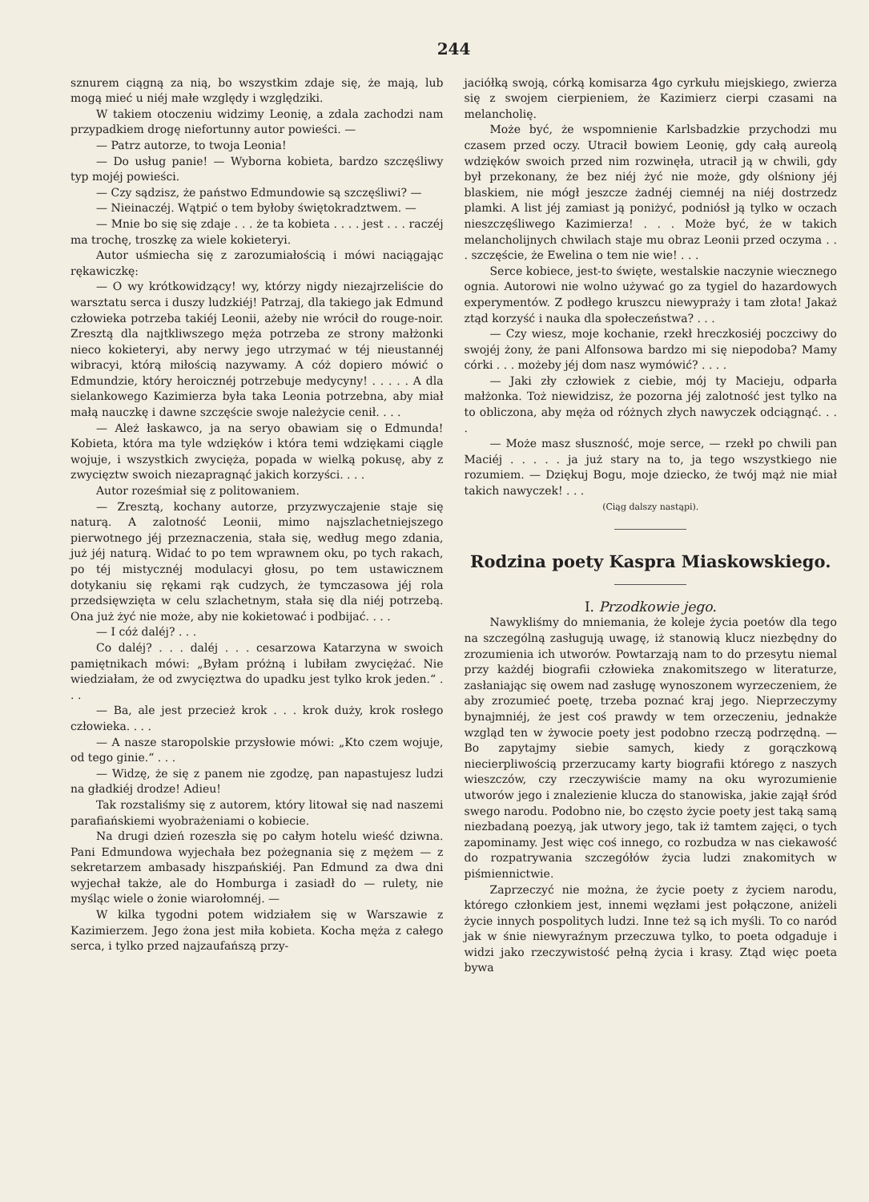244
sznurem ciągną za nią, bo wszystkim zdaje się, że mają, lub mogą mieć u niéj małe względy i względziki.
W takiem otoczeniu widzimy Leonię, a zdala zachodzi nam przypadkiem drogę niefortunny autor powieści. —
— Patrz autorze, to twoja Leonia!
— Do usług panie! — Wyborna kobieta, bardzo szczęśliwy typ mojéj powieści.
— Czy sądzisz, że państwo Edmundowie są szczęśliwi? —
— Nieinaczéj. Wątpić o tem byłoby świętokradztwem. —
— Mnie bo się się zdaje . . . że ta kobieta . . . . jest . . . raczéj ma trochę, troszkę za wiele kokieteryi.
Autor uśmiecha się z zarozumiałością i mówi naciągając rękawiczkę:
— O wy krótkowidzący! wy, którzy nigdy niezajrzeliście do warsztatu serca i duszy ludzkiéj! Patrzaj, dla takiego jak Edmund człowieka potrzeba takiéj Leonii, ażeby nie wrócił do rouge-noir. Zresztą dla najtkliwszego męża potrzeba ze strony małżonki nieco kokieteryi, aby nerwy jego utrzymać w téj nieustannéj wibracyi, którą miłością nazywamy. A cóż dopiero mówić o Edmundzie, który heroicznéj potrzebuje medycyny! . . . . . A dla sielankowego Kazimierza była taka Leonia potrzebna, aby miał małą nauczkę i dawne szczęście swoje należycie cenił. . . .
— Ależ łaskawco, ja na seryo obawiam się o Edmunda! Kobieta, która ma tyle wdzięków i która temi wdziękami ciągle wojuje, i wszystkich zwycięża, popada w wielką pokusę, aby z zwycięztw swoich niezapragnąć jakich korzyści. . . .
Autor roześmiał się z politowaniem.
— Zresztą, kochany autorze, przyzwyczajenie staje się naturą. A zalotność Leonii, mimo najszlachetniejszego pierwotnego jéj przeznaczenia, stała się, według mego zdania, już jéj naturą. Widać to po tem wprawnem oku, po tych rakach, po téj mistycznéj modulacyi głosu, po tem ustawicznem dotykaniu się rękami rąk cudzych, że tymczasowa jéj rola przedsięwzięta w celu szlachetnym, stała się dla niéj potrzebą. Ona już żyć nie może, aby nie kokietować i podbijać. . . .
— I cóż daléj? . . .
Co daléj? . . . daléj . . . cesarzowa Katarzyna w swoich pamiętnikach mówi: „Byłam próżną i lubiłam zwyciężać. Nie wiedziałam, że od zwycięztwa do upadku jest tylko krok jeden.“ . . .
— Ba, ale jest przecież krok . . . krok duży, krok rosłego człowieka. . . .
— A nasze staropolskie przysłowie mówi: „Kto czem wojuje, od tego ginie.“ . . .
— Widzę, że się z panem nie zgodzę, pan napastujesz ludzi na gładkiéj drodze! Adieu!
Tak rozstaliśmy się z autorem, który litował się nad naszemi parafiańskiemi wyobrażeniami o kobiecie.
Na drugi dzień rozeszła się po całym hotelu wieść dziwna. Pani Edmundowa wyjechała bez pożegnania się z mężem — z sekretarzem ambasady hiszpańskiéj. Pan Edmund za dwa dni wyjechał także, ale do Homburga i zasiadł do — rulety, nie myśląc wiele o żonie wiarołomnéj. —
W kilka tygodni potem widziałem się w Warszawie z Kazimierzem. Jego żona jest miła kobieta. Kocha męża z całego serca, i tylko przed najzaufańszą przy-
jaciółką swoją, córką komisarza 4go cyrkułu miejskiego, zwierza się z swojem cierpieniem, że Kazimierz cierpi czasami na melancholię.
Może być, że wspomnienie Karlsbadzkie przychodzi mu czasem przed oczy. Utracił bowiem Leonię, gdy całą aureolą wdzięków swoich przed nim rozwinęła, utracił ją w chwili, gdy był przekonany, że bez niéj żyć nie może, gdy olśniony jéj blaskiem, nie mógł jeszcze żadnéj ciemnéj na niéj dostrzedz plamki. A list jéj zamiast ją poniżyć, podniósł ją tylko w oczach nieszczęśliwego Kazimierza! . . . Może być, że w takich melancholijnych chwilach staje mu obraz Leonii przed oczyma . . . szczęście, że Ewelina o tem nie wie! . . .
Serce kobiece, jest-to święte, westalskie naczynie wiecznego ognia. Autorowi nie wolno używać go za tygiel do hazardowych experymentów. Z podłego kruszcu niewypraży i tam złota! Jakaż ztąd korzyść i nauka dla społeczeństwa? . . .
— Czy wiesz, moje kochanie, rzekł hreczkosiéj poczciwy do swojéj żony, że pani Alfonsowa bardzo mi się niepodoba? Mamy córki . . . możeby jéj dom nasz wymówić? . . . .
— Jaki zły człowiek z ciebie, mój ty Macieju, odparła małżonka. Toż niewidzisz, że pozorna jéj zalotność jest tylko na to obliczona, aby męża od różnych złych nawyczek odciągnąć. . . .
— Może masz słuszność, moje serce, — rzekł po chwili pan Maciéj . . . . . ja już stary na to, ja tego wszystkiego nie rozumiem. — Dziękuj Bogu, moje dziecko, że twój mąż nie miał takich nawyczek! . . .
(Ciąg dalszy nastąpi).
Rodzina poety Kaspra Miaskowskiego.
I. Przodkowie jego.
Nawykliśmy do mniemania, że koleje życia poetów dla tego na szczególną zasługują uwagę, iż stanowią klucz niezbędny do zrozumienia ich utworów. Powtarzają nam to do przesytu niemal przy każdéj biografii człowieka znakomitszego w literaturze, zasłaniając się owem nad zasługę wynoszonem wyrzeczeniem, że aby zrozumieć poetę, trzeba poznać kraj jego. Nieprzeczymy bynajmniéj, że jest coś prawdy w tem orzeczeniu, jednakże wzgląd ten w żywocie poety jest podobno rzeczą podrzędną. — Bo zapytajmy siebie samych, kiedy z gorączkową niecierpliwością przerzucamy karty biografii którego z naszych wieszczów, czy rzeczywiście mamy na oku wyrozumienie utworów jego i znalezienie klucza do stanowiska, jakie zajął śród swego narodu. Podobno nie, bo często życie poety jest taką samą niezbadaną poezyą, jak utwory jego, tak iż tamtem zajęci, o tych zapominamy. Jest więc coś innego, co rozbudza w nas ciekawość do rozpatrywania szczegółów życia ludzi znakomitych w piśmiennictwie.
Zaprzeczyć nie można, że życie poety z życiem narodu, którego członkiem jest, innemi węzłami jest połączone, aniżeli życie innych pospolitych ludzi. Inne też są ich myśli. To co naród jak w śnie niewyraźnym przeczuwa tylko, to poeta odgaduje i widzi jako rzeczywistość pełną życia i krasy. Ztąd więc poeta bywa